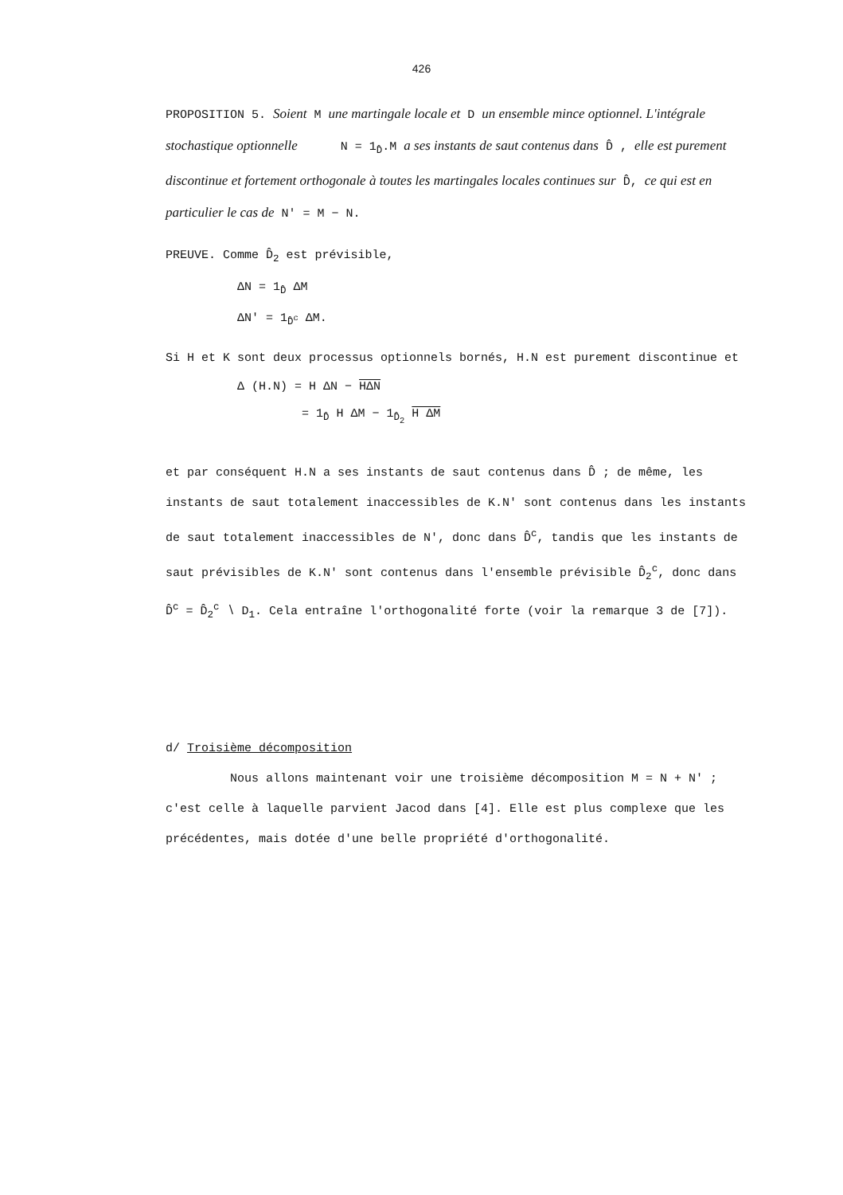426
PROPOSITION 5. Soient M une martingale locale et D un ensemble mince optionnel. L'intégrale stochastique optionnelle N = 1<sub>D̂</sub>.M a ses instants de saut contenus dans D̂ , elle est purement discontinue et fortement orthogonale à toutes les martingales locales continues sur D̂, ce qui est en particulier le cas de N' = M − N.
PREUVE. Comme D̂<sub>2</sub> est prévisible,
ΔN = 1<sub>D̂</sub> ΔM
ΔN' = 1<sub>D̂<sup>c</sup></sub> ΔM.
Si H et K sont deux processus optionnels bornés, H.N est purement discontinue et
Δ (H.N) = H ΔN − HΔN
= 1<sub>D̂</sub> H ΔM − 1<sub>D̂<sub>2</sub></sub> H ΔM
et par conséquent H.N a ses instants de saut contenus dans D̂ ; de même, les instants de saut totalement inaccessibles de K.N' sont contenus dans les instants de saut totalement inaccessibles de N', donc dans D̂<sup>c</sup>, tandis que les instants de saut prévisibles de K.N' sont contenus dans l'ensemble prévisible D̂<sub>2</sub><sup>c</sup>, donc dans D̂<sup>c</sup> = D̂<sub>2</sub><sup>c</sup> ∖ D<sub>1</sub>. Cela entraîne l'orthogonalité forte (voir la remarque 3 de [7]).
d/ Troisième décomposition
Nous allons maintenant voir une troisième décomposition M = N + N' ; c'est celle à laquelle parvient Jacod dans [4]. Elle est plus complexe que les précédentes, mais dotée d'une belle propriété d'orthogonalité.